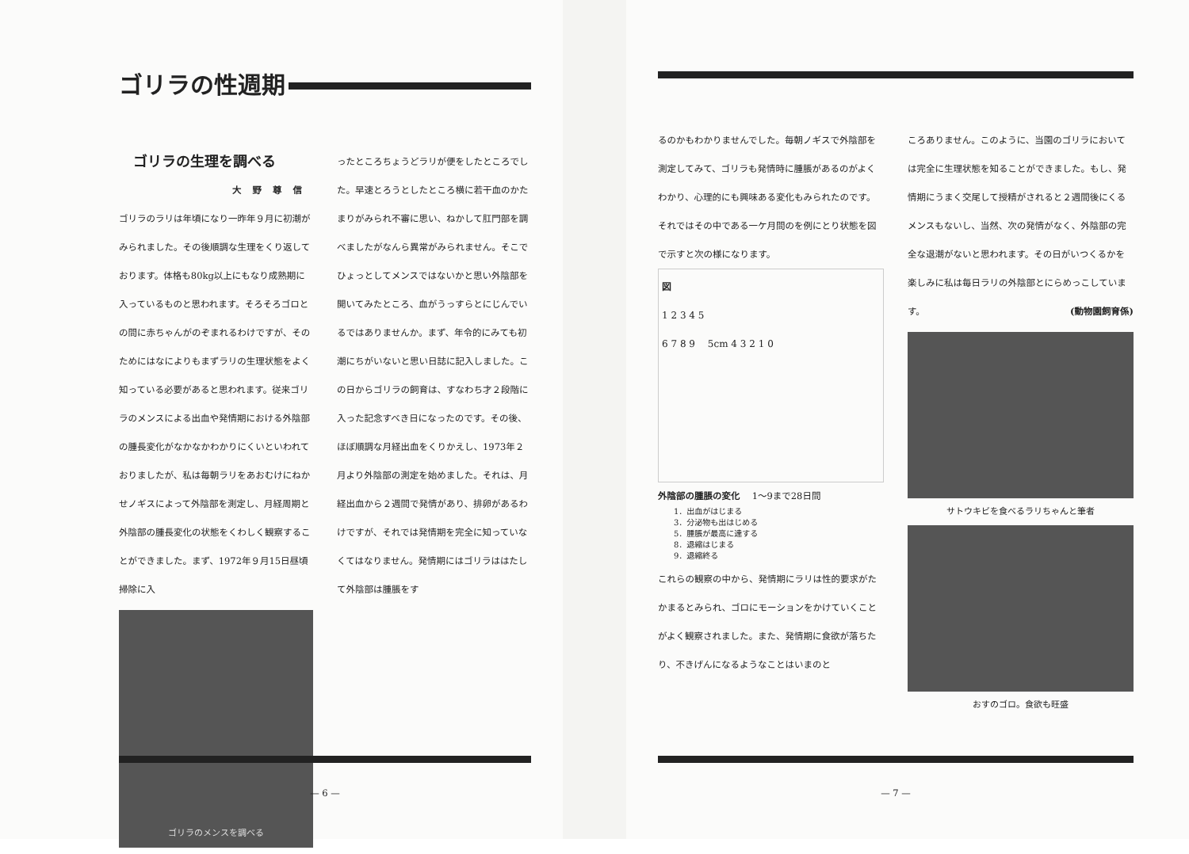ゴリラの性週期
ゴリラの生理を調べる
大野尊信
ゴリラのラリは年頃になり一昨年９月に初潮がみられました。その後順調な生理をくり返しております。体格も80kg以上にもなり成熟期に入っているものと思われます。そろそろゴロとの間に赤ちゃんがのぞまれるわけですが、そのためにはなによりもまずラリの生理状態をよく知っている必要があると思われます。従来ゴリラのメンスによる出血や発情期における外陰部の腫長変化がなかなかわかりにくいといわれておりましたが、私は毎朝ラリをあおむけにねかせノギスによって外陰部を測定し、月経周期と外陰部の腫長変化の状態をくわしく観察することができました。まず、1972年９月15日昼頃掃除に入
ゴリラのメンスを調べる
ったところちょうどラリが便をしたところでした。早速とろうとしたところ横に若干血のかたまりがみられ不審に思い、ねかして肛門部を調べましたがなんら異常がみられません。そこでひょっとしてメンスではないかと思い外陰部を開いてみたところ、血がうっすらとにじんでいるではありませんか。まず、年令的にみても初潮にちがいないと思い日誌に記入しました。この日からゴリラの飼育は、すなわち才２段階に入った記念すべき日になったのです。その後、ほぼ順調な月経出血をくりかえし、1973年２月より外陰部の測定を始めました。それは、月経出血から２週間で発情があり、排卵があるわけですが、それでは発情期を完全に知っていなくてはなりません。発情期にはゴリラははたして外陰部は腫脹をす
— 6 —
るのかもわかりませんでした。毎朝ノギスで外陰部を測定してみて、ゴリラも発情時に腫脹があるのがよくわかり、心理的にも興味ある変化もみられたのです。それではその中である一ケ月間のを例にとり状態を図で示すと次の様になります。
図
1 2 3 4 5
6 7 8 9 　5cm 4 3 2 1 0
外陰部の腫脹の変化 　1～9まで28日間
1．出血がはじまる
3．分泌物も出はじめる
5．腫脹が最高に達する
8．退縮はじまる
9．退縮終る
これらの観察の中から、発情期にラリは性的要求がたかまるとみられ、ゴロにモーションをかけていくことがよく観察されました。また、発情期に食欲が落ちたり、不きげんになるようなことはいまのと
ころありません。このように、当園のゴリラにおいては完全に生理状態を知ることができました。もし、発情期にうまく交尾して授精がされると２週間後にくるメンスもないし、当然、次の発情がなく、外陰部の完全な退潮がないと思われます。その日がいつくるかを楽しみに私は毎日ラリの外陰部とにらめっこしています。 (動物園飼育係)
サトウキビを食べるラリちゃんと筆者
おすのゴロ。食欲も旺盛
— 7 —